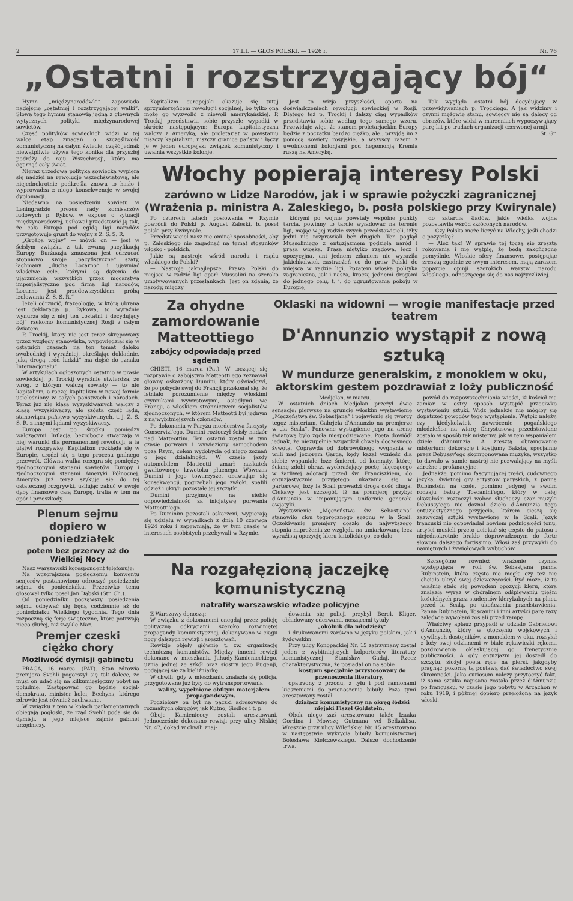2 17.III. — GŁOS POLSKI. — 1926 r. Nr. 76
„Ostatni i rozstrzygający bój“
Hymn „międzynarodówki“ zapowiada nadejście „ostatniej i rozstrzygającej walki“. Słowa tego hymnu stanowią jedną z głównych wytycznych polityki międzynarodowej sowietów.
Część polityków sowieckich widzi w tej walce etap zmagań o szczęśliwość komunistyczną na całym świecie, część jednak niewątpliwie używa tego konika dla przyszłej podróży do raju Wszechrosji, która ma ogarnąć cały świat.
Nieraz urzędowa polityka sowiecka wypiera się nadziei na rewolucję wszechświatową, ale niejednokrotnie podkreśla znowu to hasło i wyprowadza z niego konsekwencje w swojej dyplomacji.
Niedawno na posiedzeniu sowietu w Leningradzie prezes rady komisarzów ludowych p. Rykow, w expose o sytuacji międzynarodowej, usiłował przedstawić ją tak, że cała Europa pod egidą ligi narodów przygotowuje grunt do wojny z Z. S. S. R.
„Groźba wojny“ — mówił on — jest w ścisłym związku z tak zwaną pacyfikacją Europy. Burżuazja zmuszona jest odrzucać stopniowo swoje „pacyfistyczne“ szaty, łachmany „ducha Locarno“ i ujawniać właściwe cele, którymi są dążenia do ujarzmienia wszystkich przez mocarstwa imperjalistyczne pod firmą ligi narodów, Locarno jest przedewszystkiem próbą izolowania Z. S. S. R.“
Jeżeli odrzucić, frazeologję, w którą ubrana jest deklaracja p. Rykowa, to wyraźnie wynurza się z niej ten „ostatni i decydujący bój“ rzekomo komunistycznej Rosji z całym światem.
P. Trockij, który nie jest teraz skrępowany przez względy stanowiska, wypowiedział się w ostatnich czasach na ten temat daleko swobodniej i wyraźniej, określając dokładnie, jaką drogą „ród ludzki“ ma dojść do „znaku Internacjonału“.
W artykułach ogłoszonych ostatnio w prasie sowieckiej, p. Trockij wyraźnie stwierdza, że wróg, z którym walczą sowiety — to nie kapitalizm, a raczej kapitalizm w nowej formie ucieleśniony w całych państwach i narodach. Teraz już nie klasa wyzyskiwanych walczy z klasą wyzyskiwaczy, ale szósta część lądu, stanowiąca państwo wyzyskiwanych, t. j. Z. S. S. R. z innymi lądami wyzyskiwaczy.
Europa jest po środku pomiędzy walczącymi. Inflacja, bezrobocia stwarzają w niej warunki dla permanentnej rewolucji, a ta ułatwi rozgrywkę. Kapitalizm rozkłada się w Europie, urodzi się z tego procesu gnilnego przewrót. Główna walka rozegra się pomiędzy zjednoczonymi stanami sowietów Europy i zjednoczonymi stanami Ameryki Północnej. Ameryka już teraz szykuje się do tej ostatecznej rozgrywki, usiłując zakuć w swoje dyby finansowe całą Europę, trafia w tem na opór i przeszkody.
Plenum sejmu dopiero w poniedziałek
potem bez przerwy aż do Wielkiej Nocy
Nasz warszawski korespondent telefonuje:
Na wczorajszem posiedzeniu konwentu senjorów postanowiono odroczyć posiedzenie sejmu do poniedziałku. Przeciwko temu głosował tylko poseł Jan Dąbski (Str. Ch.).
Od poniedziałku począwszy posiedzenia sejmu odbywać się będą codziennie aż do poniedziałku Wielkiego tygodnia. Tego dnia rozpoczną się ferje świąteczne, które potrwają nieco dłużej, niż zwykle Maz.
Premjer czeski ciężko chory
Możliwość dymisji gabinetu
PRAGA, 16 marca. (PAT). Stan zdrowia premjera Svehli pogorszył się tak dalece, że musi on udać się na kilkumiesięczny pobyt na południe. Zastępować go będzie socjal-demokrata, minister kolei, Bechyns, którego zdrowie jest również zachwiane.
W związku z tem w kołach parlamentarnych obiegają pogłoski, że rząd Svehli poda się do dymisji, a jego miejsce zajmie gabinet urzędniczy.
Kapitalizm europejski okazuje się tutaj sprzymierzeńcem rewolucji socjalnej, bo tylko ona może go wyzwolić z niewoli amerykańskiej. P. Trockij przedstawia sobie przyszłe wypadki w skrócie następującym: Europa kapitalistyczna walczy z Ameryką, ale proletarjat w powstaniu niszczy kapitalizm, niszczy granice państw i łączy je w jeden europejski związek komunistyczny i uwalnia wszystkie kolonje.
Jest to wizja przyszłości, oparta na doświadczeniach rewolucji sowieckiej w Rosji. Dlatego też p. Trockij i dalszy ciąg wypadków przedstawia sobie według tego samego wzoru. Przewiduje więc, że stanom proletarjackim Europy będzie z początku bardzo ciężko, ale.. przyjdą im z pomocą sowiety rosyjskie, a wszyscy razem z uwolnionemi kolonjami pod hegemonją Kremla ruszą na Amerykę.
Tak wygląda ostatni bój decydujący w przewidywaniach p. Trockiego. A jak widzimy i czynni mężowie stanu, sowieccy nie są dalecy od obrazów, które widzi w marzeniach wypoczywający parę lat po trudach organizacji czerwonej armji.
St. Gr.
Włochy popierają interesy Polski
zarówno w Lidze Narodów, jak i w sprawie pożyczki zagranicznej (Wrażenia p. ministra A. Zaleskiego, b. posła polskiego przy Kwirynale)
Po czterech latach posłowania w Rzymie powrócił do Polski p. August Zaleski, b. poseł polski przy Kwirynale.
Przedstawiciel nasz nie ominął sposobności, aby p. Zaleskiego nie zagadnąć na temat stosunków włosko - polskich.
Jakie są nastroje wśród narodu i rządu włoskiego do Polski?
— Nastroje jaknajlepsze. Prawa Polski do miejsca w radzie ligi oparł Mussolini na szeroko umotywowanych przesłankach. Jest on zdania, że narody, między
którymi po wojnie powstały wspólne punkty tarcia, powinny to tarcie wyładować na terenie ligi, mając w jej radzie swych przedstawicieli, iżby jedni nie rozprawiali bez drugich. Ten pogląd Mussoliniego z entuzjazmem podziela naród i prasa włoska. Prasa nietylko rządowa, lecz i opozycyjna, ani jednem zdaniem nie wyraziła jakichkolwiek zastrzeżeń co do praw Polski do miejsca w radzie ligi. Pozatem włoska polityka zagraniczna, jak i nasza, kroczą jednemi drogami do jednego celu, t. j. do ugruntowania pokoju w Europie,
do zatarcia śladów, jakie wielka wojna pozostawiła wśród skłóconych narodów.
— Czy Polska może liczyć na Włochy, jeśli chodzi o pożyczkę?
— Ależ tak! W sprawie tej toczą się zresztą rokowania i nie wątpię, że będą zakończone pomyślnie. Włoskie sfery finansowe, postępując zresztą zgodnie ze swym interesem, mają zarazem poparcie opinji szerokich warstw narodu włoskiego, odnoszącego się do nas najżyczliwiej.
Za ohydne zamordowanie Matteottiego
zabójcy odpowiadają przed sądem
CHIETI, 16 marca (Pat). W toczącej się rozprawie o zabójstwo Matteotti'ego zeznawał główny oskarżony Dumini, który oświadczył, że po pobycie swej do Francji przekonał się, że istniało porozumienie między włoskimi czynnikami wywrotowymi, osiadłymi we Francji, a włoskiem stronnictwem socjalistów zjednoczonych, w którem Matteotti był jednym z najwybitniejszych członków.
Po dokonaniu w Paryżu morderstwa faszysty Conservizi'ego, Dumini roztoczył ścisły nadzór nad Matteottim. Ten ostatni został w tym czasie porwany i wywieziony samochodem poza Rzym, celem wydobycia od niego zeznań o jego działalności. W czasie jazdy automobilem Matteotti zmarł naskutek gwałtownego krwotoku płucnego. Wówczas Dumini i jego towarzysze, obawiając się konsekwencji, pogrzebali jego zwłoki, spalili odzież i ukryli pozostałe jej szczątki.
Dumini przyjmuje na siebie odpowiedzialność za inicjatywę porwania Matteotti'ego.
Po Duminim pozostali oskarżeni, wypierają się udziału w wypadkach z dnia 10 czerwca 1924 roku i zapewniają, że w tym czasie w interesach osobistych przebywali w Rzymie.
Oklaski na widowni — wrogie manifestacje przed teatrem
D'Annunzio wystąpił z nową sztuką
W mundurze generalskim, z monoklem w oku, aktorskim gestem pozdrawiał z loży publiczność
Medjolan, w marcu.
W ostatnich dniach Medjolan przeżył dwie sensacje: pierwsze na gruncie włoskim wystawienie „Męczeństwa św. Sebastjana“ i pojawienie się twórcy tegoż misterium, Gabrjela d'Annunzio na premjerze w „la Scala“. Ponowne wystąpienie jego na arenę światową było zgoła niespodziewane. Poeta dowiódł jednak, że niezupełnie wzgardził chwałą doczesnego żywota. Coprawda od dobrowolnego wygnania w willi nad jeziorem Garda, kędy kazał wznieść dla siebie wspaniałe łoże śmierci, od komnaty, której ścianę zdobi obraz, wyobrażający poetę, klęczącego w żarliwej adoracji przed św. Franciszkiem, do entuzjastycznie przyjętego ukazania się w parterowej loży la Scali prowadzi droga dość długa. Ciekawy jest szczegół, iż na premjerę przybył d'Annunzio w imponującym uniformie generała awjatyki.
Wystawienie „Męczeństwa św. Sebastjana“ stanowiło clou tegorocznego sezonu w la Scali. Oczekiwanie premjery doszło do najwyższego stopnia napreżenia ze względu na umiarkowaną lecz wyraźistą opozycję kleru katolickiego, co dało
powód do rozpowszechniania wieści, iż kościół ma zamiar w ostry sposób wystąpić przeciwko wystawieniu sztuki. Widz jednakże nie mógłby się dopatrzeć powodów tego wystąpienia. Wątpić należy, czy kiedykolwiek nawrócenie pogańskiego młodzieńca na wiarę Chrystusową przedstawione zostało w sposób tak misterny, jak w tem wspaniałem dziele d'Annunzia. A zresztą obramowanie misterium: dekoracje i kostjumy Baksta, specjalnie przez Debussy'ego skomponowana muzyka, wszystko to dawało w sumie nastrój nie pozwalający na myśli zdrożne i profanacyjne.
Jednakże, pomimo fascynującej treści, cudownego języka, świetnej gry artystów paryskich, z panną Rubinstein na czele, pomimo jedynej w swoim rodzaju batuty Toscanini'ego, który w całej okazałości roztoczył wobec słuchaczy czar muzyki Debussy'ego nie doznał dzieło d'Annunzia tego entuzjastycznego przyjęcia, którem cieszą się zazwyczaj sztuki wystawione w la Scali. Język francuski nie odpowiadał bowiem podniosłości tonu, artyści musieli przeto uciekać się często do patosu i niejednokrotnie brakło doprowadzonym do forte słowom dalszego fortissimo. Włosi zaś przywykli do namiętnych i żywiołowych wybuchów.
Na rozgałęzioną jaczejkę komunistyczną
natrafiły warszawskie władze policyjne
Z Warszawy donoszą:
W związku z dokonanemi onegdaj przez policję polityczną odkryciami szeroko rozwiniętej propagandy komunistycznej, dokonywano w ciągu nocy dalszych rewizji i aresztowań.
Rewizje objęły głównie t. zw. organizację techniczną komunistów. Między innemi rewizji dokonano w mieszkaniu Jahudy-Kamienieckiego, uznia jednej ze szkół oraz siostry jego Eugenji, podającej się za bieliźniarkę.
W chwili, gdy w mieszkaniu znalazła się policja, przygotowane już były do wytransportowania
walizy, wypełnione obfitym materjałem propagandowym.
Podzielony on był na paczki adresowane do rozmaitych okręgów, jak Kutno, Siedlce i t. p.
Oboje Kamienieccy zostali aresztowani. Jednocześnie dokonano rewizji przy ulicy Niskiej Nr. 47, dokąd w chwili znaj-
dowania się policji przybył Berek Kliger, obładowany odezwami, noszącemi tytuły
„okólnik dla młodzieży“
i drukowanemi zarówno w języku polskim, jak i żydowskim.
Przy ulicy Konopackiej Nr. 15 zatrzymany został jeden z wybitniejszych kolporterów literatury komunistycznej Stanisław Gadaj. Rzecz charakterystyczna, że posiadał on na sobie
kostjum specjalnie przystosowany do przenoszenia literatury,
opatrzony z przodu, z tyłu i pod ramionami kieszeniami do przenoszenia bibuły. Poza tymi aresztowany został
działacz komunistyczny na okręg łódzki niejaki Fiszel Goldstein.
Obok niego zaś aresztowano także Izaaka Gordina i Mowszę Gutmana vel Bełkaklisa. Wreszcie przy ulicy Wileńskiej Nr. 15 aresztowano w następstwie wykrycia bibuły komunistycznej Bolesława Kielczewskiego. Dalsze dochodzenie trwa.
Szczególne również wrażenie czyniła występująca w roli św. Sebastjana panna Rubinstein, która często nie mogła czy też nie chciała ukryć swej dziewczęcości. Być może, iż to właśnie stało się powodem opozycji kleru, która znalazła wyraz w chóralnem odśpiewaniu pieśni kościelnych przez studentów klerykalnych na placu przed la Scalą, po ukończeniu przedstawienia. Panna Rubinstein, Toscanini i inni artyści parę razy zaledwie wywołani zos ali przed rampę.
Właściwy aplauz przypadł w udziale Gabrielowi d'Annunzio, który w otoczeniu wojskowych i cywilnych dostojników, z monoklem w oku, rozsyłał z loży swej odzianemi w białe rękawiczki rękoma pozdrowienia oklaskującej go frenetycznie publiczności. A gdy entuzjazm jej doszedł do szczytu, złożył poeta ręce na piersi, jakgdyby pragnąc pokorną tą postawą dać świadectwo swej skromności. Jako curiosum należy przytoczyć fakt, iż sama sztuka napisana została przez d'Annunzia po francusku, w czasie jego pobytu w Arcachon w roku 1919, i później dopiero przełożona na język włoski.